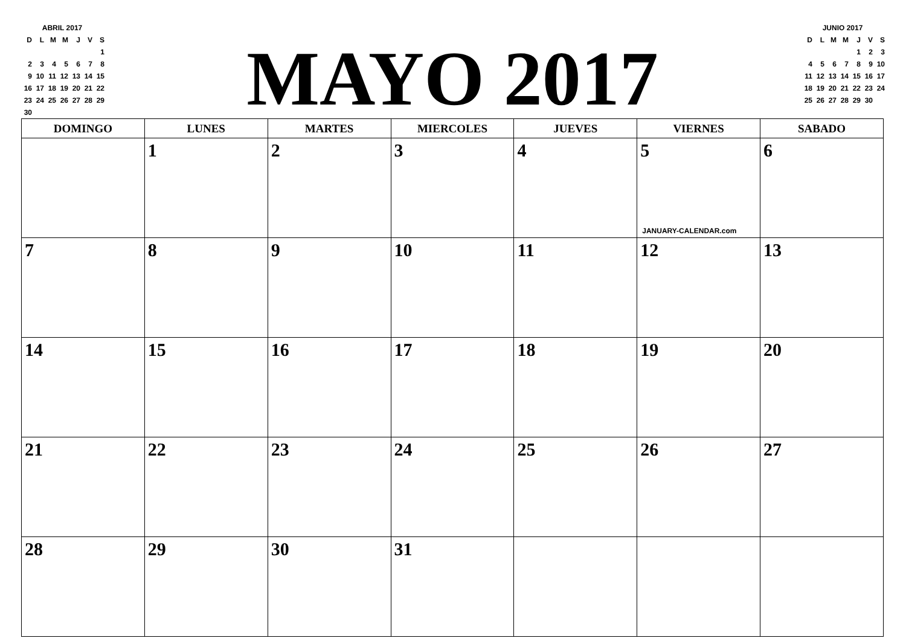| ABRIL 2017 | | | | | | |
| D | L | M | M | J | V | S |
| | | | | | | 1 |
| 2 | 3 | 4 | 5 | 6 | 7 | 8 |
| 9 | 10 | 11 | 12 | 13 | 14 | 15 |
| 16 | 17 | 18 | 19 | 20 | 21 | 22 |
| 23 | 24 | 25 | 26 | 27 | 28 | 29 |
| 30 | | | | | | |
MAYO 2017
| JUNIO 2017 | | | | | | |
| D | L | M | M | J | V | S |
| | | | | 1 | 2 | 3 |
| 4 | 5 | 6 | 7 | 8 | 9 | 10 |
| 11 | 12 | 13 | 14 | 15 | 16 | 17 |
| 18 | 19 | 20 | 21 | 22 | 23 | 24 |
| 25 | 26 | 27 | 28 | 29 | 30 | |
| DOMINGO | LUNES | MARTES | MIERCOLES | JUEVES | VIERNES | SABADO |
| --- | --- | --- | --- | --- | --- | --- |
| | 1 | 2 | 3 | 4 | 5 JANUARY-CALENDAR.com | 6 |
| 7 | 8 | 9 | 10 | 11 | 12 | 13 |
| 14 | 15 | 16 | 17 | 18 | 19 | 20 |
| 21 | 22 | 23 | 24 | 25 | 26 | 27 |
| 28 | 29 | 30 | 31 | | | |